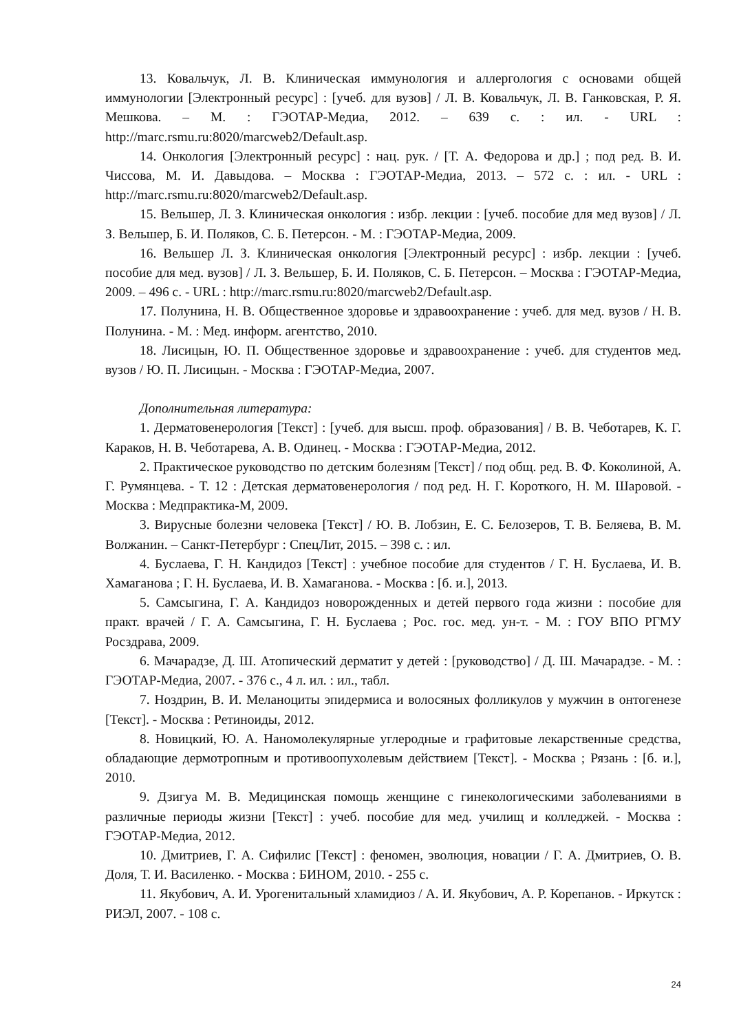13. Ковальчук, Л. В. Клиническая иммунология и аллергология с основами общей иммунологии [Электронный ресурс] : [учеб. для вузов] / Л. В. Ковальчук, Л. В. Ганковская, Р. Я. Мешкова. – М. : ГЭОТАР-Медиа, 2012. – 639 с. : ил. - URL : http://marc.rsmu.ru:8020/marcweb2/Default.asp.
14. Онкология [Электронный ресурс] : нац. рук. / [Т. А. Федорова и др.] ; под ред. В. И. Чиссова, М. И. Давыдова. – Москва : ГЭОТАР-Медиа, 2013. – 572 с. : ил. - URL : http://marc.rsmu.ru:8020/marcweb2/Default.asp.
15. Вельшер, Л. З. Клиническая онкология : избр. лекции : [учеб. пособие для мед вузов] / Л. З. Вельшер, Б. И. Поляков, С. Б. Петерсон. - М. : ГЭОТАР-Медиа, 2009.
16. Вельшер Л. З. Клиническая онкология [Электронный ресурс] : избр. лекции : [учеб. пособие для мед. вузов] / Л. З. Вельшер, Б. И. Поляков, С. Б. Петерсон. – Москва : ГЭОТАР-Медиа, 2009. – 496 с. - URL : http://marc.rsmu.ru:8020/marcweb2/Default.asp.
17. Полунина, Н. В. Общественное здоровье и здравоохранение : учеб. для мед. вузов / Н. В. Полунина. - М. : Мед. информ. агентство, 2010.
18. Лисицын, Ю. П. Общественное здоровье и здравоохранение : учеб. для студентов мед. вузов / Ю. П. Лисицын. - Москва : ГЭОТАР-Медиа, 2007.
Дополнительная литература:
1. Дерматовенерология [Текст] : [учеб. для высш. проф. образования] / В. В. Чеботарев, К. Г. Караков, Н. В. Чеботарева, А. В. Одинец. - Москва : ГЭОТАР-Медиа, 2012.
2. Практическое руководство по детским болезням [Текст] / под общ. ред. В. Ф. Коколиной, А. Г. Румянцева. - Т. 12 : Детская дерматовенерология / под ред. Н. Г. Короткого, Н. М. Шаровой. - Москва : Медпрактика-М, 2009.
3. Вирусные болезни человека [Текст] / Ю. В. Лобзин, Е. С. Белозеров, Т. В. Беляева, В. М. Волжанин. – Санкт-Петербург : СпецЛит, 2015. – 398 с. : ил.
4. Буслаева, Г. Н. Кандидоз [Текст] : учебное пособие для студентов / Г. Н. Буслаева, И. В. Хамаганова ; Г. Н. Буслаева, И. В. Хамаганова. - Москва : [б. и.], 2013.
5. Самсыгина, Г. А. Кандидоз новорожденных и детей первого года жизни : пособие для практ. врачей / Г. А. Самсыгина, Г. Н. Буслаева ; Рос. гос. мед. ун-т. - М. : ГОУ ВПО РГМУ Росздрава, 2009.
6. Мачарадзе, Д. Ш. Атопический дерматит у детей : [руководство] / Д. Ш. Мачарадзе. - М. : ГЭОТАР-Медиа, 2007. - 376 с., 4 л. ил. : ил., табл.
7. Ноздрин, В. И. Меланоциты эпидермиса и волосяных фолликулов у мужчин в онтогенезе [Текст]. - Москва : Ретиноиды, 2012.
8. Новицкий, Ю. А. Наномолекулярные углеродные и графитовые лекарственные средства, обладающие дермотропным и противоопухолевым действием [Текст]. - Москва ; Рязань : [б. и.], 2010.
9. Дзигуа М. В. Медицинская помощь женщине с гинекологическими заболеваниями в различные периоды жизни [Текст] : учеб. пособие для мед. училищ и колледжей. - Москва : ГЭОТАР-Медиа, 2012.
10. Дмитриев, Г. А. Сифилис [Текст] : феномен, эволюция, новации / Г. А. Дмитриев, О. В. Доля, Т. И. Василенко. - Москва : БИНОМ, 2010. - 255 с.
11. Якубович, А. И. Урогенитальный хламидиоз / А. И. Якубович, А. Р. Корепанов. - Иркутск : РИЭЛ, 2007. - 108 с.
24